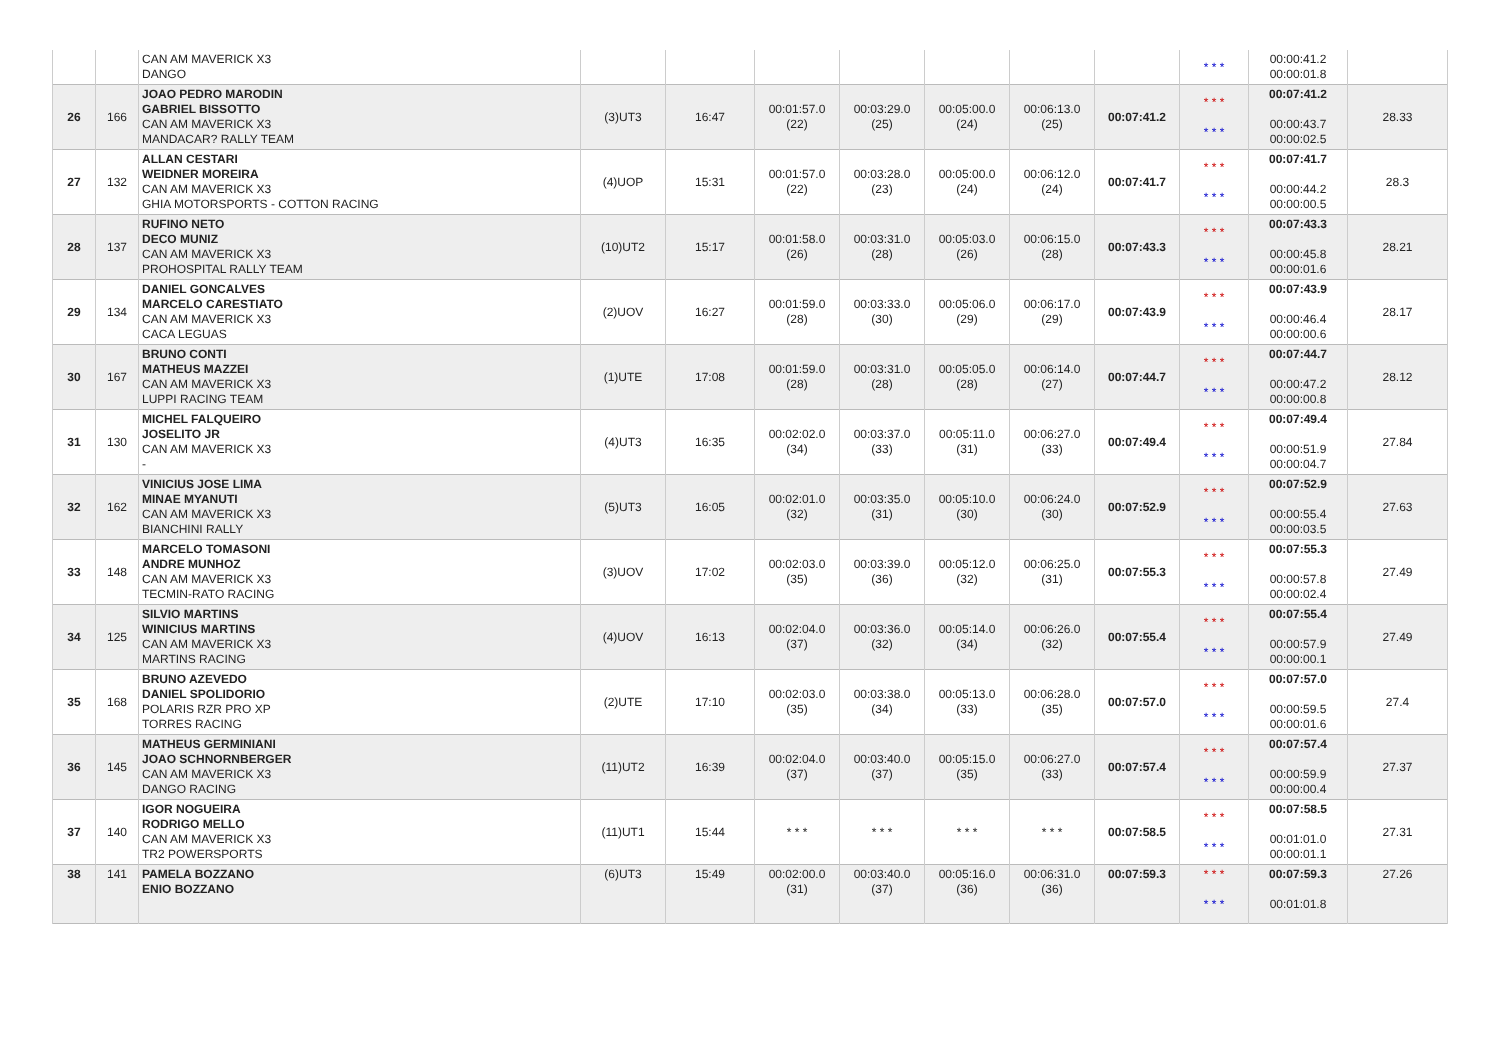| | | CAN AM MAVERICK X3 DANGO | | | | | | | | * * * | 00:00:41.2 00:00:01.8 | |
| 26 | 166 | JOAO PEDRO MARODIN GABRIEL BISSOTTO CAN AM MAVERICK X3 MANDACAR? RALLY TEAM | (3)UT3 | 16:47 | 00:01:57.0 (22) | 00:03:29.0 (25) | 00:05:00.0 (24) | 00:06:13.0 (25) | 00:07:41.2 | * * * * * * | 00:07:41.2 00:00:43.7 00:00:02.5 | 28.33 |
| 27 | 132 | ALLAN CESTARI WEIDNER MOREIRA CAN AM MAVERICK X3 GHIA MOTORSPORTS - COTTON RACING | (4)UOP | 15:31 | 00:01:57.0 (22) | 00:03:28.0 (23) | 00:05:00.0 (24) | 00:06:12.0 (24) | 00:07:41.7 | * * * * * * | 00:07:41.7 00:00:44.2 00:00:00.5 | 28.3 |
| 28 | 137 | RUFINO NETO DECO MUNIZ CAN AM MAVERICK X3 PROHOSPITAL RALLY TEAM | (10)UT2 | 15:17 | 00:01:58.0 (26) | 00:03:31.0 (28) | 00:05:03.0 (26) | 00:06:15.0 (28) | 00:07:43.3 | * * * * * * | 00:07:43.3 00:00:45.8 00:00:01.6 | 28.21 |
| 29 | 134 | DANIEL GONCALVES MARCELO CARESTIATO CAN AM MAVERICK X3 CACA LEGUAS | (2)UOV | 16:27 | 00:01:59.0 (28) | 00:03:33.0 (30) | 00:05:06.0 (29) | 00:06:17.0 (29) | 00:07:43.9 | * * * * * * | 00:07:43.9 00:00:46.4 00:00:00.6 | 28.17 |
| 30 | 167 | BRUNO CONTI MATHEUS MAZZEI CAN AM MAVERICK X3 LUPPI RACING TEAM | (1)UTE | 17:08 | 00:01:59.0 (28) | 00:03:31.0 (28) | 00:05:05.0 (28) | 00:06:14.0 (27) | 00:07:44.7 | * * * * * * | 00:07:44.7 00:00:47.2 00:00:00.8 | 28.12 |
| 31 | 130 | MICHEL FALQUEIRO JOSELITO JR CAN AM MAVERICK X3 - | (4)UT3 | 16:35 | 00:02:02.0 (34) | 00:03:37.0 (33) | 00:05:11.0 (31) | 00:06:27.0 (33) | 00:07:49.4 | * * * * * * | 00:07:49.4 00:00:51.9 00:00:04.7 | 27.84 |
| 32 | 162 | VINICIUS JOSE LIMA MINAE MYANUTI CAN AM MAVERICK X3 BIANCHINI RALLY | (5)UT3 | 16:05 | 00:02:01.0 (32) | 00:03:35.0 (31) | 00:05:10.0 (30) | 00:06:24.0 (30) | 00:07:52.9 | * * * * * * | 00:07:52.9 00:00:55.4 00:00:03.5 | 27.63 |
| 33 | 148 | MARCELO TOMASONI ANDRE MUNHOZ CAN AM MAVERICK X3 TECMIN-RATO RACING | (3)UOV | 17:02 | 00:02:03.0 (35) | 00:03:39.0 (36) | 00:05:12.0 (32) | 00:06:25.0 (31) | 00:07:55.3 | * * * * * * | 00:07:55.3 00:00:57.8 00:00:02.4 | 27.49 |
| 34 | 125 | SILVIO MARTINS WINICIUS MARTINS CAN AM MAVERICK X3 MARTINS RACING | (4)UOV | 16:13 | 00:02:04.0 (37) | 00:03:36.0 (32) | 00:05:14.0 (34) | 00:06:26.0 (32) | 00:07:55.4 | * * * * * * | 00:07:55.4 00:00:57.9 00:00:00.1 | 27.49 |
| 35 | 168 | BRUNO AZEVEDO DANIEL SPOLIDORIO POLARIS RZR PRO XP TORRES RACING | (2)UTE | 17:10 | 00:02:03.0 (35) | 00:03:38.0 (34) | 00:05:13.0 (33) | 00:06:28.0 (35) | 00:07:57.0 | * * * * * * | 00:07:57.0 00:00:59.5 00:00:01.6 | 27.4 |
| 36 | 145 | MATHEUS GERMINIANI JOAO SCHNORNBERGER CAN AM MAVERICK X3 DANGO RACING | (11)UT2 | 16:39 | 00:02:04.0 (37) | 00:03:40.0 (37) | 00:05:15.0 (35) | 00:06:27.0 (33) | 00:07:57.4 | * * * * * * | 00:07:57.4 00:00:59.9 00:00:00.4 | 27.37 |
| 37 | 140 | IGOR NOGUEIRA RODRIGO MELLO CAN AM MAVERICK X3 TR2 POWERSPORTS | (11)UT1 | 15:44 | * * * | * * * | * * * | * * * | 00:07:58.5 | * * * * * * | 00:07:58.5 00:01:01.0 00:00:01.1 | 27.31 |
| 38 | 141 | PAMELA BOZZANO ENIO BOZZANO | (6)UT3 | 15:49 | 00:02:00.0 (31) | 00:03:40.0 (37) | 00:05:16.0 (36) | 00:06:31.0 (36) | 00:07:59.3 | * * * * * * | 00:07:59.3 00:01:01.8 | 27.26 |